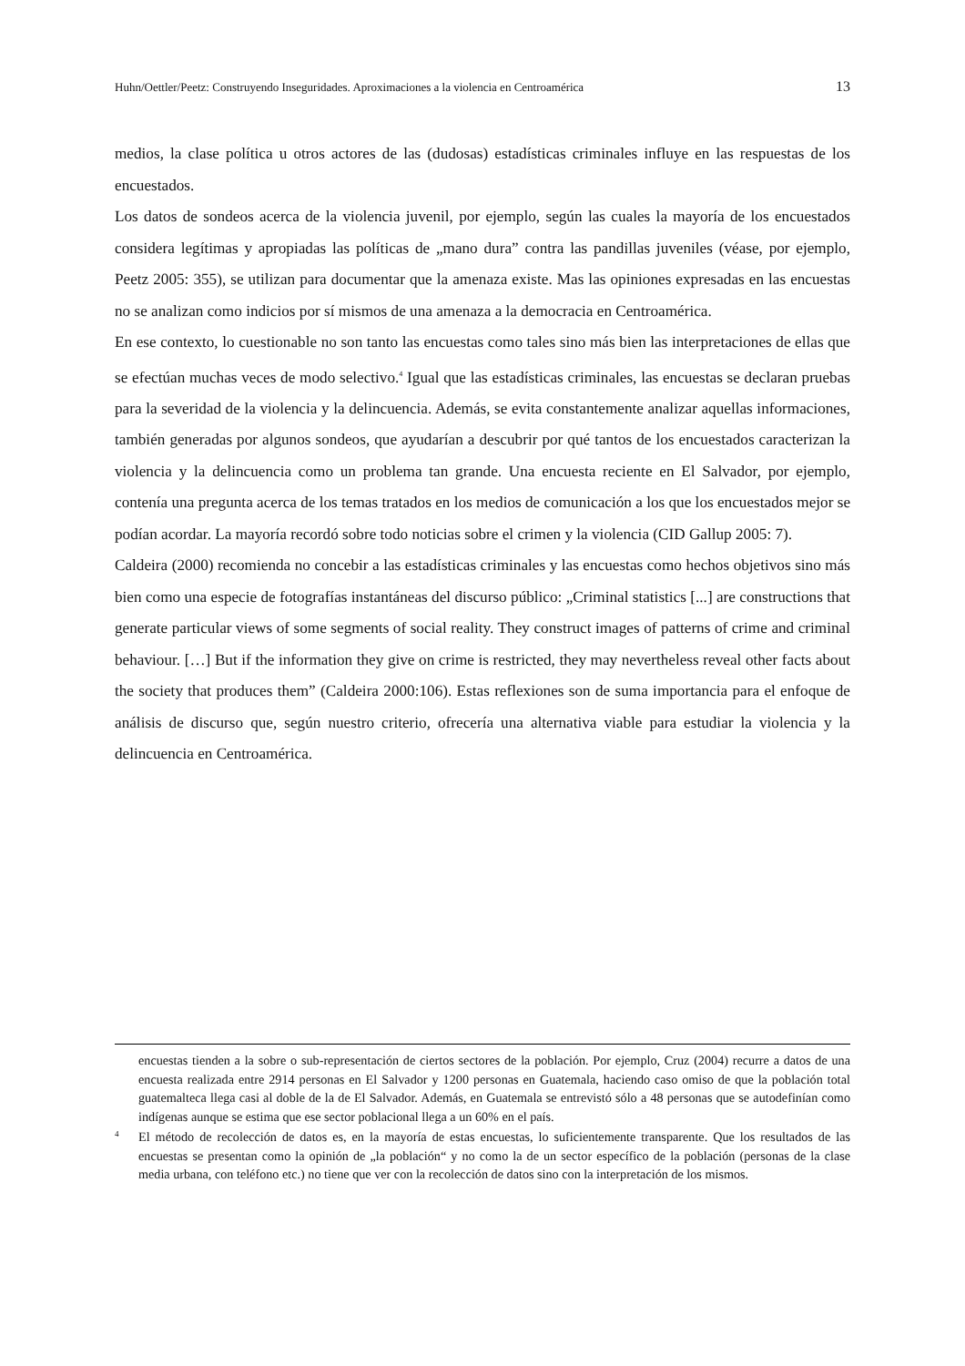Huhn/Oettler/Peetz: Construyendo Inseguridades. Aproximaciones a la violencia en Centroamérica 13
medios, la clase política u otros actores de las (dudosas) estadísticas criminales influye en las respuestas de los encuestados.
Los datos de sondeos acerca de la violencia juvenil, por ejemplo, según las cuales la mayoría de los encuestados considera legítimas y apropiadas las políticas de „mano dura” contra las pandillas juveniles (véase, por ejemplo, Peetz 2005: 355), se utilizan para documentar que la amenaza existe. Mas las opiniones expresadas en las encuestas no se analizan como indicios por sí mismos de una amenaza a la democracia en Centroamérica.
En ese contexto, lo cuestionable no son tanto las encuestas como tales sino más bien las interpretaciones de ellas que se efectúan muchas veces de modo selectivo.<sup>4</sup> Igual que las estadísticas criminales, las encuestas se declaran pruebas para la severidad de la violencia y la delincuencia. Además, se evita constantemente analizar aquellas informaciones, también generadas por algunos sondeos, que ayudarían a descubrir por qué tantos de los encuestados caracterizan la violencia y la delincuencia como un problema tan grande. Una encuesta reciente en El Salvador, por ejemplo, contenía una pregunta acerca de los temas tratados en los medios de comunicación a los que los encuestados mejor se podían acordar. La mayoría recordó sobre todo noticias sobre el crimen y la violencia (CID Gallup 2005: 7).
Caldeira (2000) recomienda no concebir a las estadísticas criminales y las encuestas como hechos objetivos sino más bien como una especie de fotografías instantáneas del discurso público: „Criminal statistics [...] are constructions that generate particular views of some segments of social reality. They construct images of patterns of crime and criminal behaviour. […] But if the information they give on crime is restricted, they may nevertheless reveal other facts about the society that produces them” (Caldeira 2000:106). Estas reflexiones son de suma importancia para el enfoque de análisis de discurso que, según nuestro criterio, ofrecería una alternativa viable para estudiar la violencia y la delincuencia en Centroamérica.
encuestas tienden a la sobre o sub-representación de ciertos sectores de la población. Por ejemplo, Cruz (2004) recurre a datos de una encuesta realizada entre 2914 personas en El Salvador y 1200 personas en Guatemala, haciendo caso omiso de que la población total guatemalteca llega casi al doble de la de El Salvador. Además, en Guatemala se entrevistó sólo a 48 personas que se autodefinían como indígenas aunque se estima que ese sector poblacional llega a un 60% en el país.
4 El método de recolección de datos es, en la mayoría de estas encuestas, lo suficientemente transparente. Que los resultados de las encuestas se presentan como la opinión de „la población“ y no como la de un sector específico de la población (personas de la clase media urbana, con teléfono etc.) no tiene que ver con la recolección de datos sino con la interpretación de los mismos.